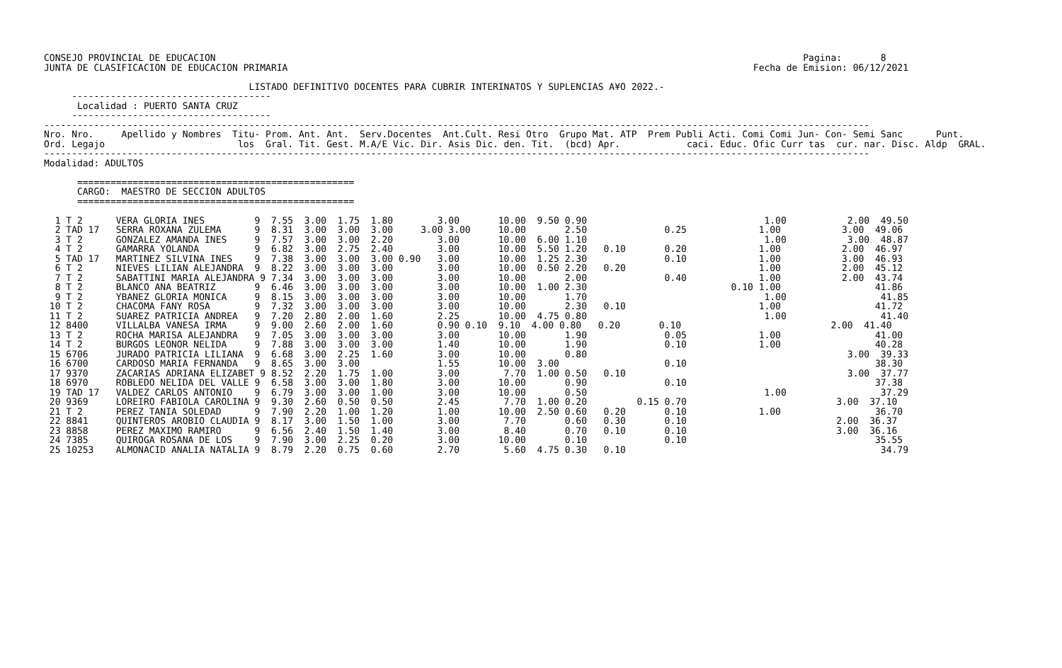CONSEJO PROVINCIAL DE EDUCACION                                                                                                          Pagina:       8
JUNTA DE CLASIFICACION DE EDUCACION PRIMARIA                                                                                    Fecha de Emision: 06/12/2021

                                     LISTADO DEFINITIVO DOCENTES PARA CUBRIR INTERINATOS Y SUPLENCIAS A¥O 2022.-
     ------------------------------------
      Localidad : PUERTO SANTA CRUZ
     ------------------------------------
-----------------------------------------------------------------------------------------------------------------------------------------------------
Nro. Nro.     Apellido y Nombres  Titu- Prom. Ant. Ant.  Serv.Docentes  Ant.Cult. Resi Otro  Grupo Mat. ATP  Prem Publi Acti. Comi Comi Jun- Con- Semi Sanc      Punt.
Ord. Legajo                        los  Gral. Tit. Gest. M.A/E Vic. Dir. Asis Dic. den. Tit.  (bcd) Apr.            caci. Educ. Ofic Curr tas  cur. nar. Disc. Aldp  GRAL.
-----------------------------------------------------------------------------------------------------------------------------------------------------
Modalidad: ADULTOS

      ==================================================
      CARGO:  MAESTRO DE SECCION ADULTOS
      ==================================================

  1 T 2      VERA GLORIA INES         9  7.55  3.00  1.75  1.80        3.00       10.00  9.50 0.90                                1.00           2.00  49.50
  2 TAD 17   SERRA ROXANA ZULEMA      9  8.31  3.00  3.00  3.00     3.00 3.00     10.00       2.50              0.25             1.00           3.00  49.06
  3 T 2      GONZALEZ AMANDA INES     9  7.57  3.00  3.00  2.20        3.00       10.00  6.00 1.10                                1.00           3.00  48.87
  4 T 2      GAMARRA YOLANDA          9  6.82  3.00  2.75  2.40        3.00       10.00  5.50 1.20   0.10       0.20             1.00           2.00  46.97
  5 TAD 17   MARTINEZ SILVINA INES    9  7.38  3.00  3.00  3.00 0.90   3.00       10.00  1.25 2.30              0.10             1.00           3.00  46.93
  6 T 2      NIEVES LILIAN ALEJANDRA  9  8.22  3.00  3.00  3.00        3.00       10.00  0.50 2.20   0.20                        1.00           2.00  45.12
  7 T 2      SABATTINI MARIA ALEJANDRA 9 7.34  3.00  3.00  3.00        3.00       10.00       2.00              0.40             1.00           2.00  43.74
  8 T 2      BLANCO ANA BEATRIZ       9  6.46  3.00  3.00  3.00        3.00       10.00  1.00 2.30                          0.10 1.00                 41.86
  9 T 2      YBANEZ GLORIA MONICA     9  8.15  3.00  3.00  3.00        3.00       10.00       1.70                                1.00                 41.85
 10 T 2      CHACOMA FANY ROSA        9  7.32  3.00  3.00  3.00        3.00       10.00       2.30   0.10                        1.00                 41.72
 11 T 2      SUAREZ PATRICIA ANDREA   9  7.20  2.80  2.00  1.60        2.25       10.00  4.75 0.80                                1.00                 41.40
 12 8400     VILLALBA VANESA IRMA     9  9.00  2.60  2.00  1.60        0.90 0.10  9.10  4.00 0.80   0.20       0.10                           2.00  41.40
 13 T 2      ROCHA MARISA ALEJANDRA   9  7.05  3.00  3.00  3.00        3.00       10.00       1.90              0.05             1.00                 41.00
 14 T 2      BURGOS LEONOR NELIDA     9  7.88  3.00  3.00  3.00        1.40       10.00       1.90              0.10             1.00                 40.28
 15 6706     JURADO PATRICIA LILIANA  9  6.68  3.00  2.25  1.60        3.00       10.00       0.80                                               3.00  39.33
 16 6700     CARDOSO MARIA FERNANDA   9  8.65  3.00  3.00              1.55       10.00  3.00                   0.10                                  38.30
 17 9370     ZACARIAS ADRIANA ELIZABET 9 8.52  2.20  1.75  1.00        3.00        7.70  1.00 0.50   0.10                                        3.00  37.77
 18 6970     ROBLEDO NELIDA DEL VALLE 9  6.58  3.00  3.00  1.80        3.00       10.00       0.90              0.10                                  37.38
 19 TAD 17   VALDEZ CARLOS ANTONIO    9  6.79  3.00  3.00  1.00        3.00       10.00       0.50                                1.00                 37.29
 20 9369     LOREIRO FABIOLA CAROLINA 9  9.30  2.60  0.50  0.50        2.45        7.70  1.00 0.20         0.15 0.70                           3.00  37.10
 21 T 2      PEREZ TANIA SOLEDAD      9  7.90  2.20  1.00  1.20        1.00       10.00  2.50 0.60   0.20       0.10             1.00                 36.70
 22 8841     QUINTEROS AROBIO CLAUDIA 9  8.17  3.00  1.50  1.00        3.00        7.70       0.60   0.30       0.10                           2.00  36.37
 23 8858     PEREZ MAXIMO RAMIRO      9  6.56  2.40  1.50  1.40        3.00        8.40       0.70   0.10       0.10                           3.00  36.16
 24 7385     QUIROGA ROSANA DE LOS    9  7.90  3.00  2.25  0.20        3.00       10.00       0.10              0.10                                  35.55
 25 10253    ALMONACID ANALIA NATALIA 9  8.79  2.20  0.75  0.60        2.70        5.60  4.75 0.30   0.10                                              34.79